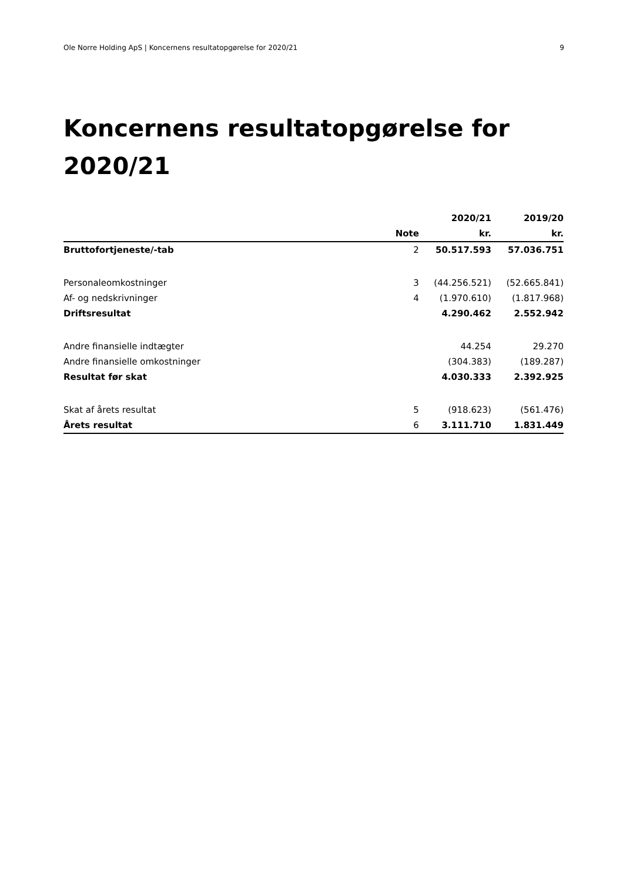Ole Norre Holding ApS | Koncernens resultatopgørelse for 2020/21 9
Koncernens resultatopgørelse for 2020/21
| | | 2020/21 | 2019/20 |
| --- | --- | --- | --- |
| | Note | kr. | kr. |
| Bruttofortjeneste/-tab | 2 | 50.517.593 | 57.036.751 |
| Personaleomkostninger | 3 | (44.256.521) | (52.665.841) |
| Af- og nedskrivninger | 4 | (1.970.610) | (1.817.968) |
| Driftsresultat | | 4.290.462 | 2.552.942 |
| Andre finansielle indtægter | | 44.254 | 29.270 |
| Andre finansielle omkostninger | | (304.383) | (189.287) |
| Resultat før skat | | 4.030.333 | 2.392.925 |
| Skat af årets resultat | 5 | (918.623) | (561.476) |
| Årets resultat | 6 | 3.111.710 | 1.831.449 |